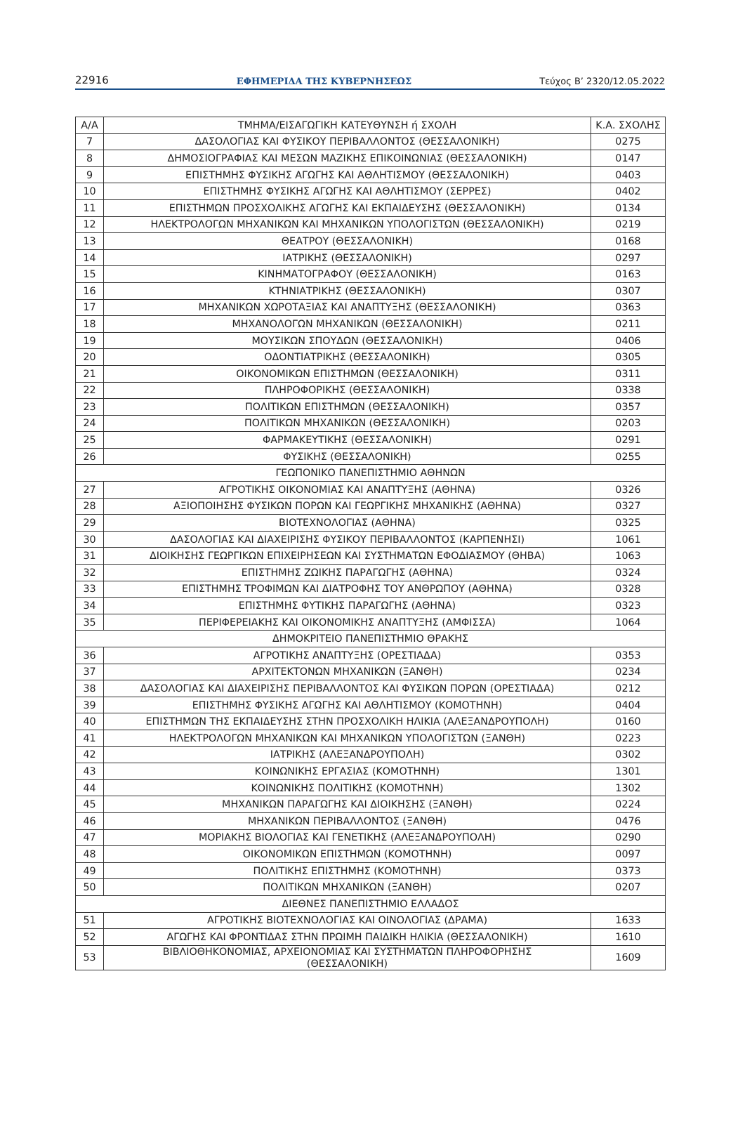22916 ΕΦΗΜΕΡΙΔΑ ΤΗΣ ΚΥΒΕΡΝΗΣΕΩΣ Τεύχος B’ 2320/12.05.2022
| Α/Α | ΤΜΗΜΑ/ΕΙΣΑΓΩΓΙΚΗ ΚΑΤΕΥΘΥΝΣΗ ή ΣΧΟΛΗ | Κ.Α. ΣΧΟΛΗΣ |
| --- | --- | --- |
| 7 | ΔΑΣΟΛΟΓΙΑΣ ΚΑΙ ΦΥΣΙΚΟΥ ΠΕΡΙΒΑΛΛΟΝΤΟΣ (ΘΕΣΣΑΛΟΝΙΚΗ) | 0275 |
| 8 | ΔΗΜΟΣΙΟΓΡΑΦΙΑΣ ΚΑΙ ΜΕΣΩΝ ΜΑΖΙΚΗΣ ΕΠΙΚΟΙΝΩΝΙΑΣ (ΘΕΣΣΑΛΟΝΙΚΗ) | 0147 |
| 9 | ΕΠΙΣΤΗΜΗΣ ΦΥΣΙΚΗΣ ΑΓΩΓΗΣ ΚΑΙ ΑΘΛΗΤΙΣΜΟΥ (ΘΕΣΣΑΛΟΝΙΚΗ) | 0403 |
| 10 | ΕΠΙΣΤΗΜΗΣ ΦΥΣΙΚΗΣ ΑΓΩΓΗΣ ΚΑΙ ΑΘΛΗΤΙΣΜΟΥ (ΣΕΡΡΕΣ) | 0402 |
| 11 | ΕΠΙΣΤΗΜΩΝ ΠΡΟΣΧΟΛΙΚΗΣ ΑΓΩΓΗΣ ΚΑΙ ΕΚΠΑΙΔΕΥΣΗΣ (ΘΕΣΣΑΛΟΝΙΚΗ) | 0134 |
| 12 | ΗΛΕΚΤΡΟΛΟΓΩΝ ΜΗΧΑΝΙΚΩΝ ΚΑΙ ΜΗΧΑΝΙΚΩΝ ΥΠΟΛΟΓΙΣΤΩΝ (ΘΕΣΣΑΛΟΝΙΚΗ) | 0219 |
| 13 | ΘΕΑΤΡΟΥ (ΘΕΣΣΑΛΟΝΙΚΗ) | 0168 |
| 14 | ΙΑΤΡΙΚΗΣ (ΘΕΣΣΑΛΟΝΙΚΗ) | 0297 |
| 15 | ΚΙΝΗΜΑΤΟΓΡΑΦΟΥ (ΘΕΣΣΑΛΟΝΙΚΗ) | 0163 |
| 16 | ΚΤΗΝΙΑΤΡΙΚΗΣ (ΘΕΣΣΑΛΟΝΙΚΗ) | 0307 |
| 17 | ΜΗΧΑΝΙΚΩΝ ΧΩΡΟΤΑΞΙΑΣ ΚΑΙ ΑΝΑΠΤΥΞΗΣ (ΘΕΣΣΑΛΟΝΙΚΗ) | 0363 |
| 18 | ΜΗΧΑΝΟΛΟΓΩΝ ΜΗΧΑΝΙΚΩΝ (ΘΕΣΣΑΛΟΝΙΚΗ) | 0211 |
| 19 | ΜΟΥΣΙΚΩΝ ΣΠΟΥΔΩΝ (ΘΕΣΣΑΛΟΝΙΚΗ) | 0406 |
| 20 | ΟΔΟΝΤΙΑΤΡΙΚΗΣ (ΘΕΣΣΑΛΟΝΙΚΗ) | 0305 |
| 21 | ΟΙΚΟΝΟΜΙΚΩΝ ΕΠΙΣΤΗΜΩΝ (ΘΕΣΣΑΛΟΝΙΚΗ) | 0311 |
| 22 | ΠΛΗΡΟΦΟΡΙΚΗΣ (ΘΕΣΣΑΛΟΝΙΚΗ) | 0338 |
| 23 | ΠΟΛΙΤΙΚΩΝ ΕΠΙΣΤΗΜΩΝ (ΘΕΣΣΑΛΟΝΙΚΗ) | 0357 |
| 24 | ΠΟΛΙΤΙΚΩΝ ΜΗΧΑΝΙΚΩΝ (ΘΕΣΣΑΛΟΝΙΚΗ) | 0203 |
| 25 | ΦΑΡΜΑΚΕΥΤΙΚΗΣ (ΘΕΣΣΑΛΟΝΙΚΗ) | 0291 |
| 26 | ΦΥΣΙΚΗΣ (ΘΕΣΣΑΛΟΝΙΚΗ) | 0255 |
| ΓΕΩΠΟΝΙΚΟ ΠΑΝΕΠΙΣΤΗΜΙΟ ΑΘΗΝΩΝ | | |
| 27 | ΑΓΡΟΤΙΚΗΣ ΟΙΚΟΝΟΜΙΑΣ ΚΑΙ ΑΝΑΠΤΥΞΗΣ (ΑΘΗΝΑ) | 0326 |
| 28 | ΑΞΙΟΠΟΙΗΣΗΣ ΦΥΣΙΚΩΝ ΠΟΡΩΝ ΚΑΙ ΓΕΩΡΓΙΚΗΣ ΜΗΧΑΝΙΚΗΣ (ΑΘΗΝΑ) | 0327 |
| 29 | ΒΙΟΤΕΧΝΟΛΟΓΙΑΣ (ΑΘΗΝΑ) | 0325 |
| 30 | ΔΑΣΟΛΟΓΙΑΣ ΚΑΙ ΔΙΑΧΕΙΡΙΣΗΣ ΦΥΣΙΚΟΥ ΠΕΡΙΒΑΛΛΟΝΤΟΣ (ΚΑΡΠΕΝΗΣΙ) | 1061 |
| 31 | ΔΙΟΙΚΗΣΗΣ ΓΕΩΡΓΙΚΩΝ ΕΠΙΧΕΙΡΗΣΕΩΝ ΚΑΙ ΣΥΣΤΗΜΑΤΩΝ ΕΦΟΔΙΑΣΜΟΥ (ΘΗΒΑ) | 1063 |
| 32 | ΕΠΙΣΤΗΜΗΣ ΖΩΙΚΗΣ ΠΑΡΑΓΩΓΗΣ (ΑΘΗΝΑ) | 0324 |
| 33 | ΕΠΙΣΤΗΜΗΣ ΤΡΟΦΙΜΩΝ ΚΑΙ ΔΙΑΤΡΟΦΗΣ ΤΟΥ ΑΝΘΡΩΠΟΥ (ΑΘΗΝΑ) | 0328 |
| 34 | ΕΠΙΣΤΗΜΗΣ ΦΥΤΙΚΗΣ ΠΑΡΑΓΩΓΗΣ (ΑΘΗΝΑ) | 0323 |
| 35 | ΠΕΡΙΦΕΡΕΙΑΚΗΣ ΚΑΙ ΟΙΚΟΝΟΜΙΚΗΣ ΑΝΑΠΤΥΞΗΣ (ΑΜΦΙΣΣΑ) | 1064 |
| ΔΗΜΟΚΡΙΤΕΙΟ ΠΑΝΕΠΙΣΤΗΜΙΟ ΘΡΑΚΗΣ | | |
| 36 | ΑΓΡΟΤΙΚΗΣ ΑΝΑΠΤΥΞΗΣ (ΟΡΕΣΤΙΑΔΑ) | 0353 |
| 37 | ΑΡΧΙΤΕΚΤΟΝΩΝ ΜΗΧΑΝΙΚΩΝ (ΞΑΝΘΗ) | 0234 |
| 38 | ΔΑΣΟΛΟΓΙΑΣ ΚΑΙ ΔΙΑΧΕΙΡΙΣΗΣ ΠΕΡΙΒΑΛΛΟΝΤΟΣ ΚΑΙ ΦΥΣΙΚΩΝ ΠΟΡΩΝ (ΟΡΕΣΤΙΑΔΑ) | 0212 |
| 39 | ΕΠΙΣΤΗΜΗΣ ΦΥΣΙΚΗΣ ΑΓΩΓΗΣ ΚΑΙ ΑΘΛΗΤΙΣΜΟΥ (ΚΟΜΟΤΗΝΗ) | 0404 |
| 40 | ΕΠΙΣΤΗΜΩΝ ΤΗΣ ΕΚΠΑΙΔΕΥΣΗΣ ΣΤΗΝ ΠΡΟΣΧΟΛΙΚΗ ΗΛΙΚΙΑ (ΑΛΕΞΑΝΔΡΟΥΠΟΛΗ) | 0160 |
| 41 | ΗΛΕΚΤΡΟΛΟΓΩΝ ΜΗΧΑΝΙΚΩΝ ΚΑΙ ΜΗΧΑΝΙΚΩΝ ΥΠΟΛΟΓΙΣΤΩΝ (ΞΑΝΘΗ) | 0223 |
| 42 | ΙΑΤΡΙΚΗΣ (ΑΛΕΞΑΝΔΡΟΥΠΟΛΗ) | 0302 |
| 43 | ΚΟΙΝΩΝΙΚΗΣ ΕΡΓΑΣΙΑΣ (ΚΟΜΟΤΗΝΗ) | 1301 |
| 44 | ΚΟΙΝΩΝΙΚΗΣ ΠΟΛΙΤΙΚΗΣ (ΚΟΜΟΤΗΝΗ) | 1302 |
| 45 | ΜΗΧΑΝΙΚΩΝ ΠΑΡΑΓΩΓΗΣ ΚΑΙ ΔΙΟΙΚΗΣΗΣ (ΞΑΝΘΗ) | 0224 |
| 46 | ΜΗΧΑΝΙΚΩΝ ΠΕΡΙΒΑΛΛΟΝΤΟΣ (ΞΑΝΘΗ) | 0476 |
| 47 | ΜΟΡΙΑΚΗΣ ΒΙΟΛΟΓΙΑΣ ΚΑΙ ΓΕΝΕΤΙΚΗΣ (ΑΛΕΞΑΝΔΡΟΥΠΟΛΗ) | 0290 |
| 48 | ΟΙΚΟΝΟΜΙΚΩΝ ΕΠΙΣΤΗΜΩΝ (ΚΟΜΟΤΗΝΗ) | 0097 |
| 49 | ΠΟΛΙΤΙΚΗΣ ΕΠΙΣΤΗΜΗΣ (ΚΟΜΟΤΗΝΗ) | 0373 |
| 50 | ΠΟΛΙΤΙΚΩΝ ΜΗΧΑΝΙΚΩΝ (ΞΑΝΘΗ) | 0207 |
| ΔΙΕΘΝΕΣ ΠΑΝΕΠΙΣΤΗΜΙΟ ΕΛΛΑΔΟΣ | | |
| 51 | ΑΓΡΟΤΙΚΗΣ ΒΙΟΤΕΧΝΟΛΟΓΙΑΣ ΚΑΙ ΟΙΝΟΛΟΓΙΑΣ (ΔΡΑΜΑ) | 1633 |
| 52 | ΑΓΩΓΗΣ ΚΑΙ ΦΡΟΝΤΙΔΑΣ ΣΤΗΝ ΠΡΩΙΜΗ ΠΑΙΔΙΚΗ ΗΛΙΚΙΑ (ΘΕΣΣΑΛΟΝΙΚΗ) | 1610 |
| 53 | ΒΙΒΛΙΟΘΗΚΟΝΟΜΙΑΣ, ΑΡΧΕΙΟΝΟΜΙΑΣ ΚΑΙ ΣΥΣΤΗΜΑΤΩΝ ΠΛΗΡΟΦΟΡΗΣΗΣ (ΘΕΣΣΑΛΟΝΙΚΗ) | 1609 |